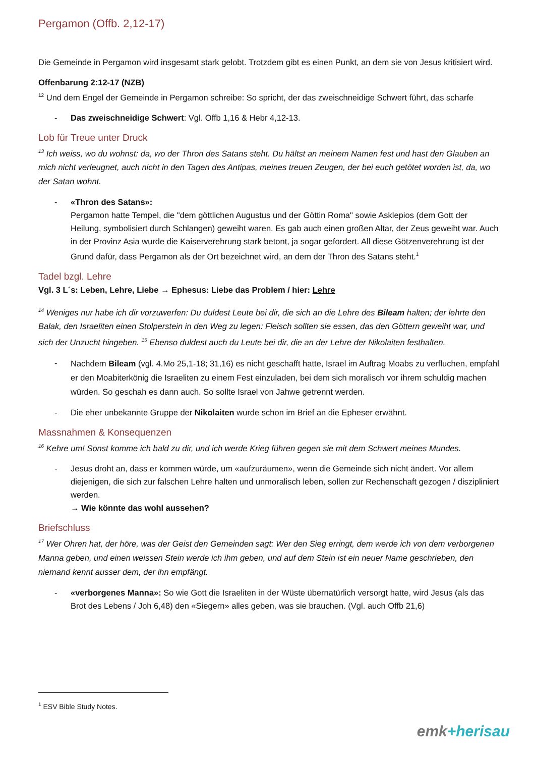Pergamon (Offb. 2,12-17)
Die Gemeinde in Pergamon wird insgesamt stark gelobt. Trotzdem gibt es einen Punkt, an dem sie von Jesus kritisiert wird.
Offenbarung 2:12-17 (NZB)
<sup>12</sup> Und dem Engel der Gemeinde in Pergamon schreibe: So spricht, der das zweischneidige Schwert führt, das scharfe
- Das zweischneidige Schwert: Vgl. Offb 1,16 & Hebr 4,12-13.
Lob für Treue unter Druck
<sup>13</sup> Ich weiss, wo du wohnst: da, wo der Thron des Satans steht. Du hältst an meinem Namen fest und hast den Glauben an mich nicht verleugnet, auch nicht in den Tagen des Antipas, meines treuen Zeugen, der bei euch getötet worden ist, da, wo der Satan wohnt.
- «Thron des Satans»:
Pergamon hatte Tempel, die "dem göttlichen Augustus und der Göttin Roma" sowie Asklepios (dem Gott der Heilung, symbolisiert durch Schlangen) geweiht waren. Es gab auch einen großen Altar, der Zeus geweiht war. Auch in der Provinz Asia wurde die Kaiserverehrung stark betont, ja sogar gefordert. All diese Götzenverehrung ist der Grund dafür, dass Pergamon als der Ort bezeichnet wird, an dem der Thron des Satans steht.<sup>1</sup>
Tadel bzgl. Lehre
Vgl. 3 L´s: Leben, Lehre, Liebe → Ephesus: Liebe das Problem / hier: Lehre
<sup>14</sup> Weniges nur habe ich dir vorzuwerfen: Du duldest Leute bei dir, die sich an die Lehre des Bileam halten; der lehrte den Balak, den Israeliten einen Stolperstein in den Weg zu legen: Fleisch sollten sie essen, das den Göttern geweiht war, und sich der Unzucht hingeben. <sup>15</sup> Ebenso duldest auch du Leute bei dir, die an der Lehre der Nikolaiten festhalten.
- Nachdem Bileam (vgl. 4.Mo 25,1-18; 31,16) es nicht geschafft hatte, Israel im Auftrag Moabs zu verfluchen, empfahl er den Moabiterkönig die Israeliten zu einem Fest einzuladen, bei dem sich moralisch vor ihrem schuldig machen würden. So geschah es dann auch. So sollte Israel von Jahwe getrennt werden.
- Die eher unbekannte Gruppe der Nikolaiten wurde schon im Brief an die Epheser erwähnt.
Massnahmen & Konsequenzen
<sup>16</sup> Kehre um! Sonst komme ich bald zu dir, und ich werde Krieg führen gegen sie mit dem Schwert meines Mundes.
- Jesus droht an, dass er kommen würde, um «aufzuräumen», wenn die Gemeinde sich nicht ändert. Vor allem diejenigen, die sich zur falschen Lehre halten und unmoralisch leben, sollen zur Rechenschaft gezogen / diszipliniert werden.
→ Wie könnte das wohl aussehen?
Briefschluss
<sup>17</sup> Wer Ohren hat, der höre, was der Geist den Gemeinden sagt: Wer den Sieg erringt, dem werde ich von dem verborgenen Manna geben, und einen weissen Stein werde ich ihm geben, und auf dem Stein ist ein neuer Name geschrieben, den niemand kennt ausser dem, der ihn empfängt.
- «verborgenes Manna»: So wie Gott die Israeliten in der Wüste übernatürlich versorgt hatte, wird Jesus (als das Brot des Lebens / Joh 6,48) den «Siegern» alles geben, was sie brauchen. (Vgl. auch Offb 21,6)
<sup>1</sup> ESV Bible Study Notes.
emk+herisau